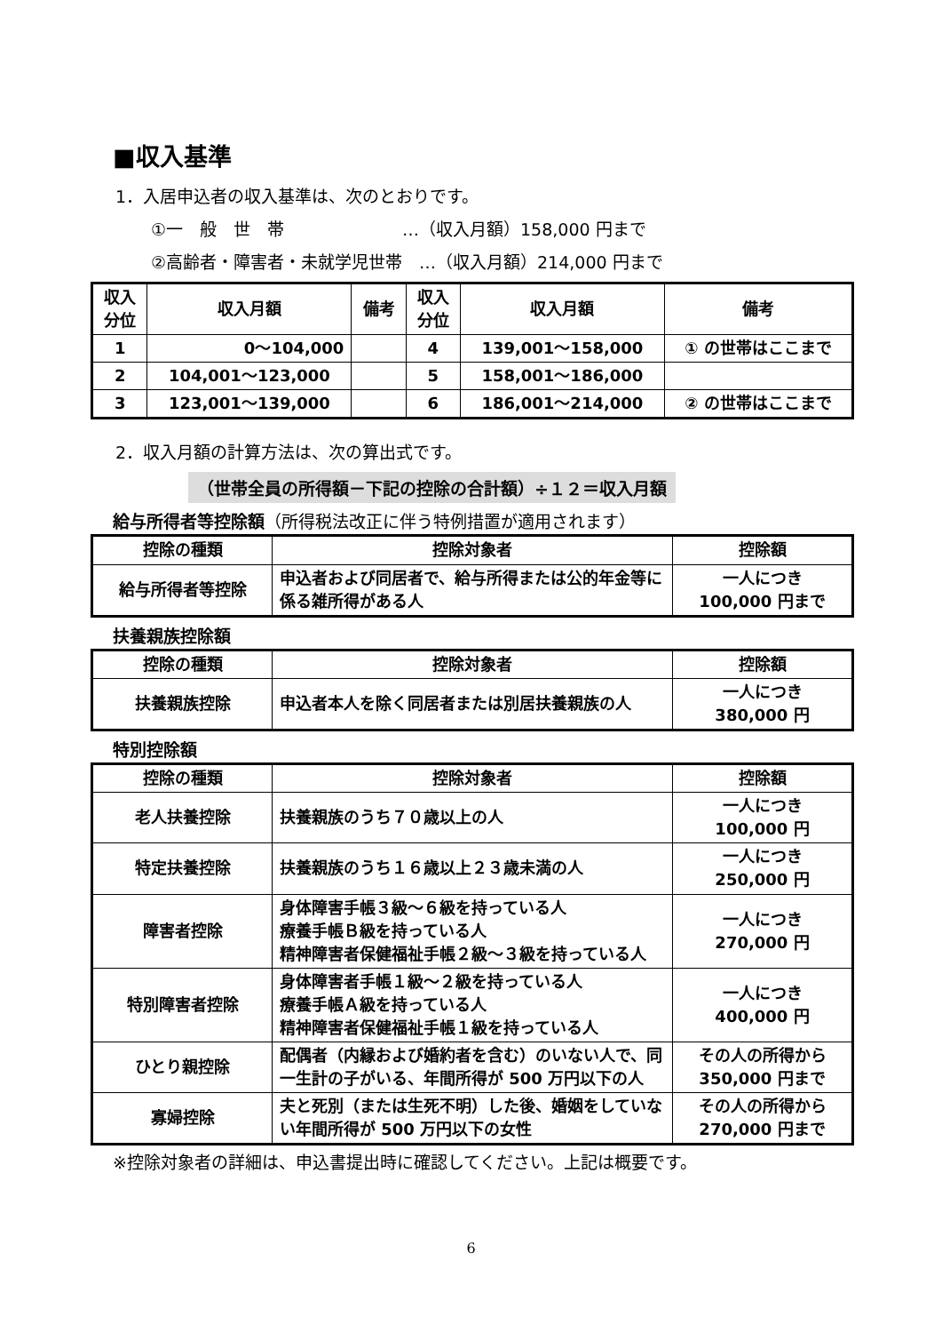■収入基準
1．入居申込者の収入基準は、次のとおりです。
①一　般　世　帯　　　　　　　…（収入月額）158,000 円まで
②高齢者・障害者・未就学児世帯　…（収入月額）214,000 円まで
| 収入 分位 | 収入月額 | 備考 | 収入 分位 | 収入月額 | 備考 |
| --- | --- | --- | --- | --- | --- |
| 1 | 0～104,000 | | 4 | 139,001～158,000 | ① の世帯はここまで |
| 2 | 104,001～123,000 | | 5 | 158,001～186,000 | |
| 3 | 123,001～139,000 | | 6 | 186,001～214,000 | ② の世帯はここまで |
2．収入月額の計算方法は、次の算出式です。
（世帯全員の所得額－下記の控除の合計額）÷１２＝収入月額
給与所得者等控除額（所得税法改正に伴う特例措置が適用されます）
| 控除の種類 | 控除対象者 | 控除額 |
| --- | --- | --- |
| 給与所得者等控除 | 申込者および同居者で、給与所得または公的年金等に係る雑所得がある人 | 一人につき 100,000 円まで |
扶養親族控除額
| 控除の種類 | 控除対象者 | 控除額 |
| --- | --- | --- |
| 扶養親族控除 | 申込者本人を除く同居者または別居扶養親族の人 | 一人につき 380,000 円 |
特別控除額
| 控除の種類 | 控除対象者 | 控除額 |
| --- | --- | --- |
| 老人扶養控除 | 扶養親族のうち７０歳以上の人 | 一人につき 100,000 円 |
| 特定扶養控除 | 扶養親族のうち１６歳以上２３歳未満の人 | 一人につき 250,000 円 |
| 障害者控除 | 身体障害手帳３級～６級を持っている人 療養手帳Ｂ級を持っている人 精神障害者保健福祉手帳２級～３級を持っている人 | 一人につき 270,000 円 |
| 特別障害者控除 | 身体障害者手帳１級～２級を持っている人 療養手帳Ａ級を持っている人 精神障害者保健福祉手帳１級を持っている人 | 一人につき 400,000 円 |
| ひとり親控除 | 配偶者（内縁および婚約者を含む）のいない人で、同一生計の子がいる、年間所得が 500 万円以下の人 | その人の所得から 350,000 円まで |
| 寡婦控除 | 夫と死別（または生死不明）した後、婚姻をしていない年間所得が 500 万円以下の女性 | その人の所得から 270,000 円まで |
※控除対象者の詳細は、申込書提出時に確認してください。上記は概要です。
6